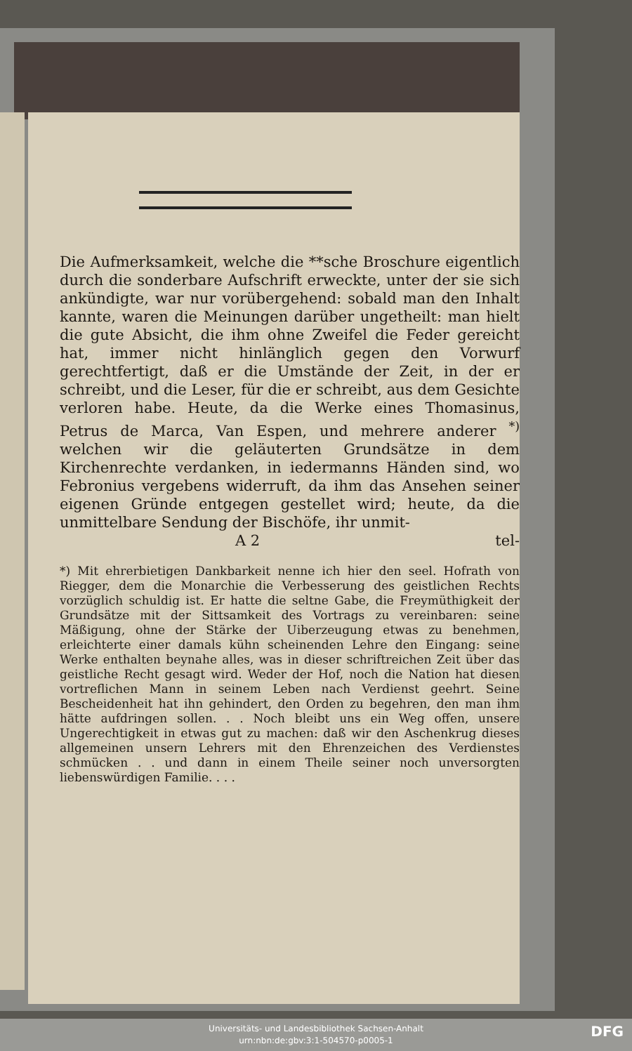Die Aufmerksamkeit, welche die **sche Broschure eigentlich durch die sonderbare Aufschrift erweckte, unter der sie sich ankündigte, war nur vorübergehend: sobald man den Inhalt kannte, waren die Meinungen darüber ungetheilt: man hielt die gute Absicht, die ihm ohne Zweifel die Feder gereicht hat, immer nicht hinlänglich gegen den Vorwurf gerechtfertigt, daß er die Umstände der Zeit, in der er schreibt, und die Leser, für die er schreibt, aus dem Gesichte verloren habe. Heute, da die Werke eines Thomasinus, Petrus de Marca, Van Espen, und mehrere anderer <sup>*)</sup> welchen wir die geläuterten Grundsätze in dem Kirchenrechte verdanken, in iedermanns Händen sind, wo Febronius vergebens widerruft, da ihm das Ansehen seiner eigenen Gründe entgegen gestellet wird; heute, da die unmittelbare Sendung der Bischöfe, ihr unmit-
A 2 tel-
*) Mit ehrerbietigen Dankbarkeit nenne ich hier den seel. Hofrath von Riegger, dem die Monarchie die Verbesserung des geistlichen Rechts vorzüglich schuldig ist. Er hatte die seltne Gabe, die Freymüthigkeit der Grundsätze mit der Sittsamkeit des Vortrags zu vereinbaren: seine Mäßigung, ohne der Stärke der Uiberzeugung etwas zu benehmen, erleichterte einer damals kühn scheinenden Lehre den Eingang: seine Werke enthalten beynahe alles, was in dieser schriftreichen Zeit über das geistliche Recht gesagt wird. Weder der Hof, noch die Nation hat diesen vortreflichen Mann in seinem Leben nach Verdienst geehrt. Seine Bescheidenheit hat ihn gehindert, den Orden zu begehren, den man ihm hätte aufdringen sollen. . . Noch bleibt uns ein Weg offen, unsere Ungerechtigkeit in etwas gut zu machen: daß wir den Aschenkrug dieses allgemeinen unsern Lehrers mit den Ehrenzeichen des Verdienstes schmücken . . und dann in einem Theile seiner noch unversorgten liebenswürdigen Familie. . . .
Universitäts- und Landesbibliothek Sachsen-Anhalt
urn:nbn:de:gbv:3:1-504570-p0005-1
DFG